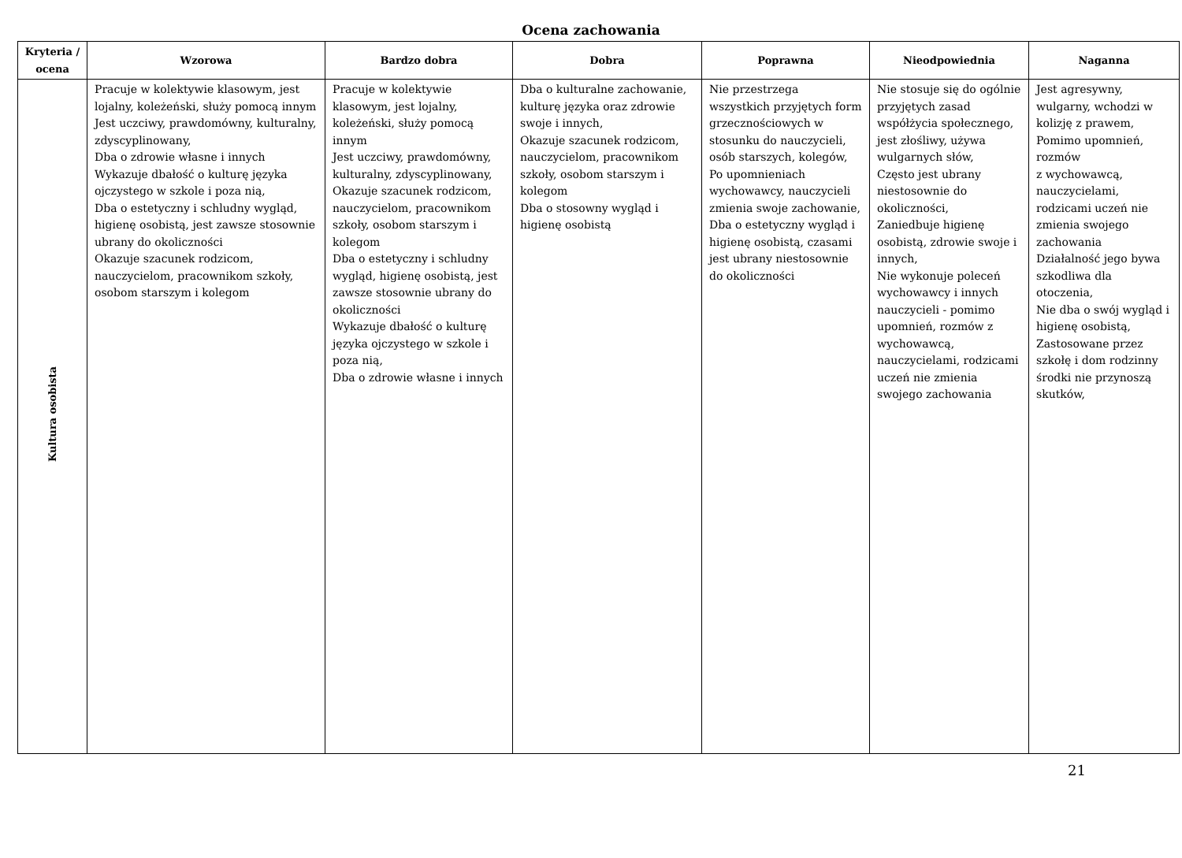Ocena zachowania
| Kryteria / ocena | Wzorowa | Bardzo dobra | Dobra | Poprawna | Nieodpowiednia | Naganna |
| --- | --- | --- | --- | --- | --- | --- |
| Kultura osobista | Pracuje w kolektywie klasowym, jest lojalny, koleżeński, służy pomocą innym Jest uczciwy, prawdomówny, kulturalny, zdyscyplinowany, Dba o zdrowie własne i innych Wykazuje dbałość o kulturę języka ojczystego w szkole i poza nią, Dba o estetyczny i schludny wygląd, higienę osobistą, jest zawsze stosownie ubrany do okoliczności Okazuje szacunek rodzicom, nauczycielom, pracownikom szkoły, osobom starszym i kolegom | Pracuje w kolektywie klasowym, jest lojalny, koleżeński, służy pomocą innym Jest uczciwy, prawdomówny, kulturalny, zdyscyplinowany, Okazuje szacunek rodzicom, nauczycielom, pracownikom szkoły, osobom starszym i kolegom Dba o estetyczny i schludny wygląd, higienę osobistą, jest zawsze stosownie ubrany do okoliczności Wykazuje dbałość o kulturę języka ojczystego w szkole i poza nią, Dba o zdrowie własne i innych | Dba o kulturalne zachowanie, kulturę języka oraz zdrowie swoje i innych, Okazuje szacunek rodzicom, nauczycielom, pracownikom szkoły, osobom starszym i kolegom Dba o stosowny wygląd i higienę osobistą | Nie przestrzega wszystkich przyjętych form grzecznościowych w stosunku do nauczycieli, osób starszych, kolegów, Po upomnieniach wychowawcy, nauczycieli zmienia swoje zachowanie, Dba o estetyczny wygląd i higienę osobistą, czasami jest ubrany niestosownie do okoliczności | Nie stosuje się do ogólnie przyjętych zasad współżycia społecznego, jest złośliwy, używa wulgarnych słów, Często jest ubrany niestosownie do okoliczności, Zaniedbuje higienę osobistą, zdrowie swoje i innych, Nie wykonuje poleceń wychowawcy i innych nauczycieli - pomimo upomnień, rozmów z wychowawcą, nauczycielami, rodzicami uczeń nie zmienia swojego zachowania | Jest agresywny, wulgarny, wchodzi w kolizję z prawem, Pomimo upomnień, rozmów z wychowawcą, nauczycielami, rodzicami uczeń nie zmienia swojego zachowania Działalność jego bywa szkodliwa dla otoczenia, Nie dba o swój wygląd i higienę osobistą, Zastosowane przez szkołę i dom rodzinny środki nie przynoszą skutków, |
21